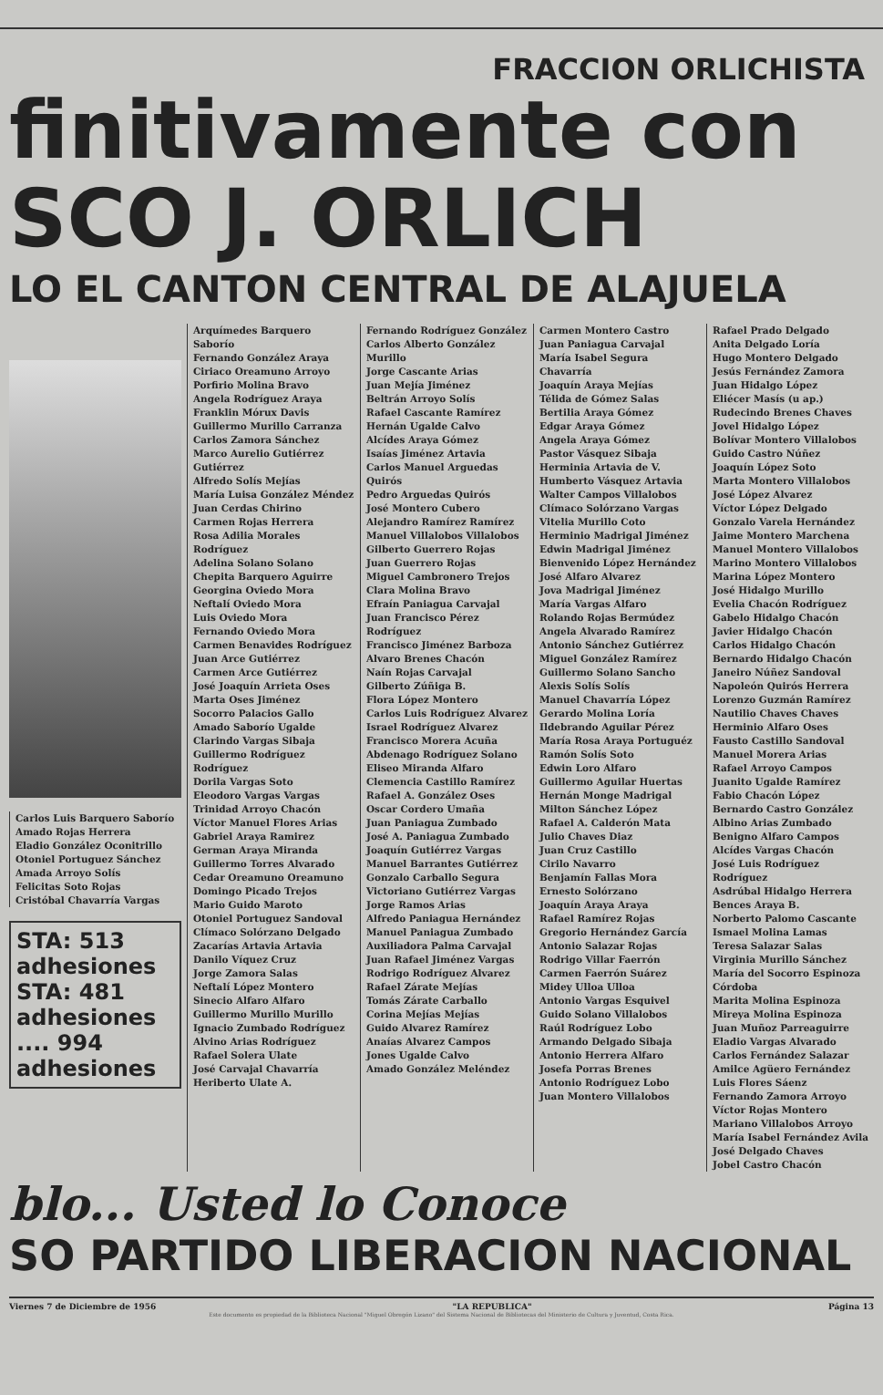FRACCION ORLICHISTA
finitivamente con
SCO J. ORLICH
LO EL CANTON CENTRAL DE ALAJUELA
Carlos Luis Barquero Saborío
Amado Rojas Herrera
Eladio González Oconitrillo
Otoniel Portuguez Sánchez
Amada Arroyo Solís
Felicitas Soto Rojas
Cristóbal Chavarría Vargas
STA: 513 adhesiones
STA: 481 adhesiones
.... 994 adhesiones
Arquímedes Barquero Saborío
Fernando González Araya
Ciriaco Oreamuno Arroyo
Porfirio Molina Bravo
Angela Rodríguez Araya
Franklin Mórux Davis
Guillermo Murillo Carranza
Carlos Zamora Sánchez
Marco Aurelio Gutiérrez Gutiérrez
Alfredo Solís Mejías
María Luisa González Méndez
Juan Cerdas Chirino
Carmen Rojas Herrera
Rosa Adilia Morales Rodríguez
Adelina Solano Solano
Chepita Barquero Aguirre
Georgina Oviedo Mora
Neftalí Oviedo Mora
Luis Oviedo Mora
Fernando Oviedo Mora
Carmen Benavides Rodríguez
Juan Arce Gutiérrez
Carmen Arce Gutiérrez
José Joaquín Arrieta Oses
Marta Oses Jiménez
Socorro Palacios Gallo
Amado Saborío Ugalde
Clarindo Vargas Sibaja
Guillermo Rodríguez Rodríguez
Dorila Vargas Soto
Eleodoro Vargas Vargas
Trinidad Arroyo Chacón
Víctor Manuel Flores Arias
Gabriel Araya Ramirez
German Araya Miranda
Guillermo Torres Alvarado
Cedar Oreamuno Oreamuno
Domingo Picado Trejos
Mario Guido Maroto
Otoniel Portuguez Sandoval
Clímaco Solórzano Delgado
Zacarías Artavia Artavia
Danilo Víquez Cruz
Jorge Zamora Salas
Neftalí López Montero
Sinecio Alfaro Alfaro
Guillermo Murillo Murillo
Ignacio Zumbado Rodríguez
Alvino Arias Rodríguez
Rafael Solera Ulate
José Carvajal Chavarría
Heriberto Ulate A.
Fernando Rodríguez González
Carlos Alberto González Murillo
Jorge Cascante Arias
Juan Mejía Jiménez
Beltrán Arroyo Solís
Rafael Cascante Ramírez
Hernán Ugalde Calvo
Alcídes Araya Gómez
Isaías Jiménez Artavia
Carlos Manuel Arguedas Quirós
Pedro Arguedas Quirós
José Montero Cubero
Alejandro Ramírez Ramírez
Manuel Villalobos Villalobos
Gilberto Guerrero Rojas
Juan Guerrero Rojas
Miguel Cambronero Trejos
Clara Molina Bravo
Efraín Paniagua Carvajal
Juan Francisco Pérez Rodríguez
Francisco Jiménez Barboza
Alvaro Brenes Chacón
Naín Rojas Carvajal
Gilberto Zúñiga B.
Flora López Montero
Carlos Luis Rodríguez Alvarez
Israel Rodríguez Alvarez
Francisco Morera Acuña
Abdenago Rodríguez Solano
Eliseo Miranda Alfaro
Clemencia Castillo Ramírez
Rafael A. González Oses
Oscar Cordero Umaña
Juan Paniagua Zumbado
José A. Paniagua Zumbado
Joaquín Gutiérrez Vargas
Manuel Barrantes Gutiérrez
Gonzalo Carballo Segura
Victoriano Gutiérrez Vargas
Jorge Ramos Arias
Alfredo Paniagua Hernández
Manuel Paniagua Zumbado
Auxiliadora Palma Carvajal
Juan Rafael Jiménez Vargas
Rodrigo Rodríguez Alvarez
Rafael Zárate Mejías
Tomás Zárate Carballo
Corina Mejías Mejías
Guido Alvarez Ramírez
Anaías Alvarez Campos
Jones Ugalde Calvo
Amado González Meléndez
Carmen Montero Castro
Juan Paniagua Carvajal
María Isabel Segura Chavarría
Joaquín Araya Mejías
Télida de Gómez Salas
Bertilia Araya Gómez
Edgar Araya Gómez
Angela Araya Gómez
Pastor Vásquez Sibaja
Herminia Artavia de V.
Humberto Vásquez Artavia
Walter Campos Villalobos
Clímaco Solórzano Vargas
Vitelia Murillo Coto
Herminio Madrigal Jiménez
Edwin Madrigal Jiménez
Bienvenido López Hernández
José Alfaro Alvarez
Jova Madrigal Jiménez
María Vargas Alfaro
Rolando Rojas Bermúdez
Angela Alvarado Ramírez
Antonio Sánchez Gutiérrez
Miguel González Ramírez
Guillermo Solano Sancho
Alexis Solís Solís
Manuel Chavarría López
Gerardo Molina Loría
Ildebrando Aguilar Pérez
María Rosa Araya Portuguéz
Ramón Solís Soto
Edwin Loro Alfaro
Guillermo Aguilar Huertas
Hernán Monge Madrigal
Milton Sánchez López
Rafael A. Calderón Mata
Julio Chaves Diaz
Juan Cruz Castillo
Cirilo Navarro
Benjamín Fallas Mora
Ernesto Solórzano
Joaquín Araya Araya
Rafael Ramírez Rojas
Gregorio Hernández García
Antonio Salazar Rojas
Rodrigo Villar Faerrón
Carmen Faerrón Suárez
Midey Ulloa Ulloa
Antonio Vargas Esquivel
Guido Solano Villalobos
Raúl Rodríguez Lobo
Armando Delgado Sibaja
Antonio Herrera Alfaro
Josefa Porras Brenes
Antonio Rodríguez Lobo
Juan Montero Villalobos
Rafael Prado Delgado
Anita Delgado Loría
Hugo Montero Delgado
Jesús Fernández Zamora
Juan Hidalgo López
Eliécer Masís (u ap.)
Rudecindo Brenes Chaves
Jovel Hidalgo López
Bolívar Montero Villalobos
Guido Castro Núñez
Joaquín López Soto
Marta Montero Villalobos
José López Alvarez
Víctor López Delgado
Gonzalo Varela Hernández
Jaime Montero Marchena
Manuel Montero Villalobos
Marino Montero Villalobos
Marina López Montero
José Hidalgo Murillo
Evelia Chacón Rodríguez
Gabelo Hidalgo Chacón
Javier Hidalgo Chacón
Carlos Hidalgo Chacón
Bernardo Hidalgo Chacón
Janeiro Núñez Sandoval
Napoleón Quirós Herrera
Lorenzo Guzmán Ramírez
Nautilio Chaves Chaves
Herminio Alfaro Oses
Fausto Castillo Sandoval
Manuel Morera Arias
Rafael Arroyo Campos
Juanito Ugalde Ramírez
Fabio Chacón López
Bernardo Castro González
Albino Arias Zumbado
Benigno Alfaro Campos
Alcídes Vargas Chacón
José Luis Rodríguez Rodríguez
Asdrúbal Hidalgo Herrera
Bences Araya B.
Norberto Palomo Cascante
Ismael Molina Lamas
Teresa Salazar Salas
Virginia Murillo Sánchez
María del Socorro Espinoza Córdoba
Marita Molina Espinoza
Mireya Molina Espinoza
Juan Muñoz Parreaguirre
Eladio Vargas Alvarado
Carlos Fernández Salazar
Amilce Agüero Fernández
Luis Flores Sáenz
Fernando Zamora Arroyo
Víctor Rojas Montero
Mariano Villalobos Arroyo
María Isabel Fernández Avila
José Delgado Chaves
Jobel Castro Chacón
blo... Usted lo Conoce
SO PARTIDO LIBERACION NACIONAL
Viernes 7 de Diciembre de 1956 "LA REPUBLICA" Página 13
Este documento es propiedad de la Biblioteca Nacional "Miguel Obregón Lizano" del Sistema Nacional de Bibliotecas del Ministerio de Cultura y Juventud, Costa Rica.